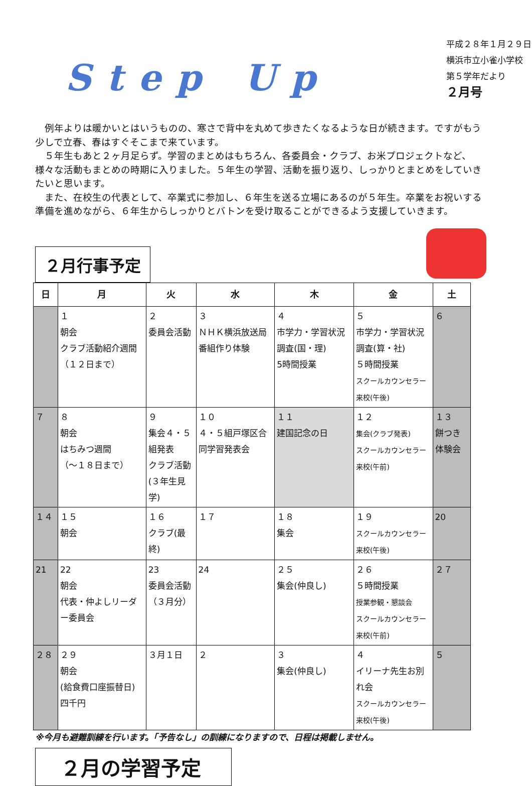Step Up
平成２８年１月２９日
横浜市立小雀小学校
第５学年だより
２月号
　例年よりは暖かいとはいうものの、寒さで背中を丸めて歩きたくなるような日が続きます。ですがもう少しで立春、春はすぐそこまで来ています。
　５年生もあと２ヶ月足らず。学習のまとめはもちろん、各委員会・クラブ、お米プロジェクトなど、様々な活動もまとめの時期に入りました。５年生の学習、活動を振り返り、しっかりとまとめをしていきたいと思います。
　また、在校生の代表として、卒業式に参加し、６年生を送る立場にあるのが５年生。卒業をお祝いする準備を進めながら、６年生からしっかりとバトンを受け取ることができるよう支援していきます。
２月行事予定
| 日 | 月 | 火 | 水 | 木 | 金 | 土 |
| --- | --- | --- | --- | --- | --- | --- |
| | １ 朝会 クラブ活動紹介週間（１２日まで） | ２ 委員会活動 | ３ ＮＨＫ横浜放送局番組作り体験 | ４ 市学力・学習状況調査(国・理) 5時間授業 | ５ 市学力・学習状況調査(算・社) ５時間授業 スクールカウンセラー来校(午後) | ６ |
| ７ | ８ 朝会 はちみつ週間 （～１８日まで） | ９ 集会４・５組発表 クラブ活動 (３年生見学) | １０ ４・５組戸塚区合同学習発表会 | １１ 建国記念の日 | １２ 集会(クラブ発表) スクールカウンセラー来校(午前) | １３ 餅つき体験会 |
| １４ | １５ 朝会 | １６ クラブ(最終) | １７ | １８ 集会 | １９ スクールカウンセラー来校(午後) | 20 |
| 21 | 22 朝会 代表・仲よしリーダー委員会 | 23 委員会活動 （３月分） | 24 | ２５ 集会(仲良し) | ２６ ５時間授業 授業参観・懇談会 スクールカウンセラー来校(午前) | ２７ |
| ２８ | ２９ 朝会 (給食費口座振替日) 四千円 | ３月１日 | ２ | ３ 集会(仲良し) | ４ イリーナ先生お別れ会 スクールカウンセラー来校(午後) | ５ |
※今月も避難訓練を行います。「予告なし」の訓練になりますので、日程は掲載しません。
２月の学習予定